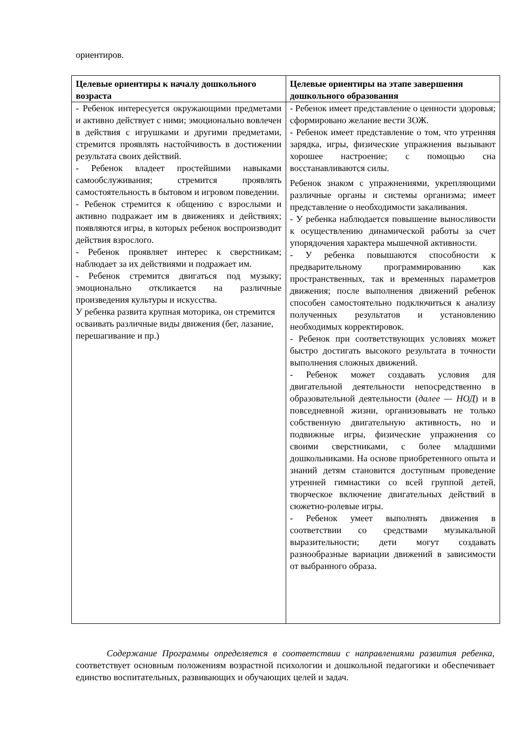ориентиров.
| Целевые ориентиры к началу дошкольного возраста | Целевые ориентиры на этапе завершения дошкольного образования |
| --- | --- |
| - Ребенок интересуется окружающими предметами и активно действует с ними; эмоционально вовлечен в действия с игрушками и другими предметами, стремится проявлять настойчивость в достижении результата своих действий. - Ребенок владеет простейшими навыками самообслуживания; стремится проявлять самостоятельность в бытовом и игровом поведении. - Ребенок стремится к общению с взрослыми и активно подражает им в движениях и действиях; появляются игры, в которых ребенок воспроизводит действия взрослого. - Ребенок проявляет интерес к сверстникам; наблюдает за их действиями и подражает им. - Ребенок стремится двигаться под музыку; эмоционально откликается на различные произведения культуры и искусства. У ребенка развита крупная моторика, он стремится осваивать различные виды движения (бег, лазание, перешагивание и пр.) | - Ребенок имеет представление о ценности здоровья; сформировано желание вести ЗОЖ. - Ребенок имеет представление о том, что утренняя зарядка, игры, физические упражнения вызывают хорошее настроение; с помощью сна восстанавливаются силы. Ребенок знаком с упражнениями, укрепляющими различные органы и системы организма; имеет представление о необходимости закаливания. - У ребенка наблюдается повышение выносливости к осуществлению динамической работы за счет упорядочения характера мышечной активности. - У ребенка повышаются способности к предварительному программированию как пространственных, так и временных параметров движения; после выполнения движений ребенок способен самостоятельно подключиться к анализу полученных результатов и установлению необходимых корректировок. - Ребенок при соответствующих условиях может быстро достигать высокого результата в точности выполнения сложных движений. - Ребенок может создавать условия для двигательной деятельности непосредственно в образовательной деятельности ( далее — НОД ) и в повседневной жизни, организовывать не только собственную двигательную активность, но и подвижные игры, физические упражнения со своими сверстниками, с более младшими дошкольниками. На основе приобретенного опыта и знаний детям становится доступным проведение утренней гимнастики со всей группой детей, творческое включение двигательных действий в сюжетно-ролевые игры. - Ребенок умеет выполнять движения в соответствии со средствами музыкальной выразительности; дети могут создавать разнообразные вариации движений в зависимости от выбранного образа. |
Содержание Программы определяется в соответствии с направлениями развития ребенка, соответствует основным положениям возрастной психологии и дошкольной педагогики и обеспечивает единство воспитательных, развивающих и обучающих целей и задач.